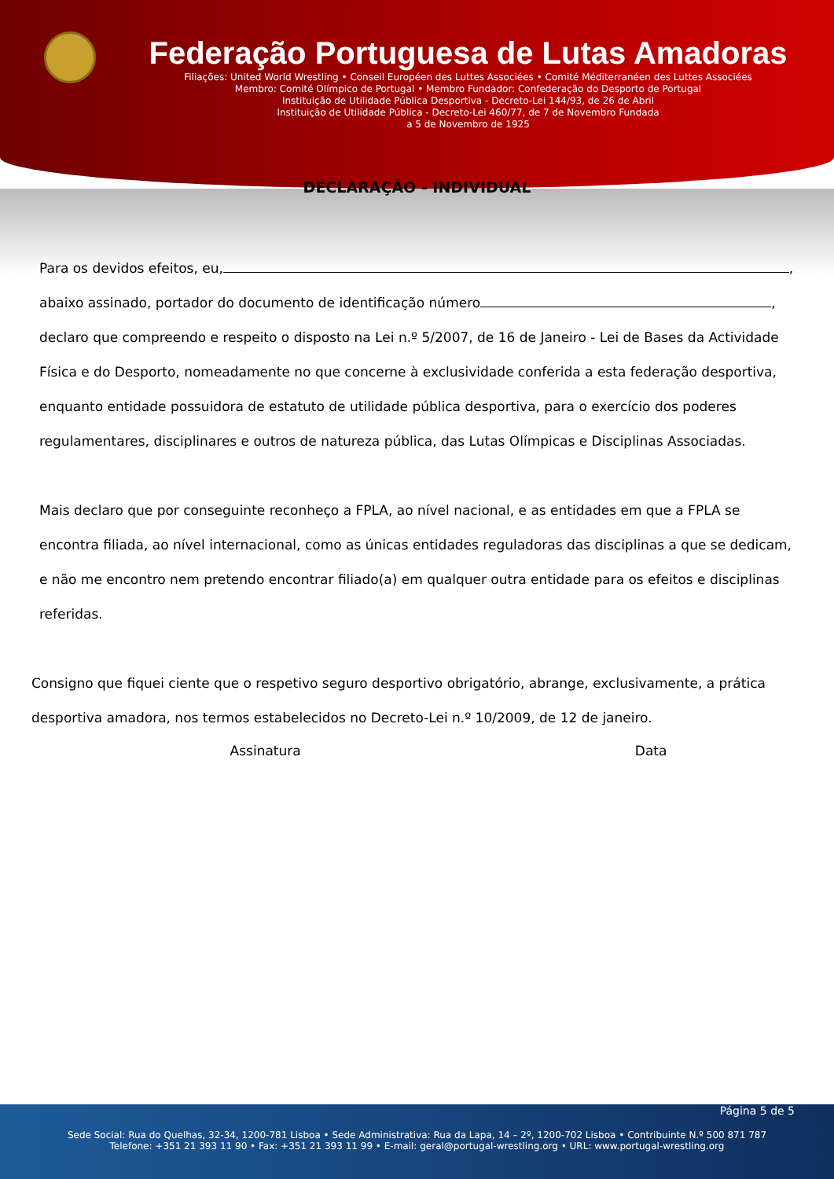Federação Portuguesa de Lutas Amadoras
Filiações: United World Wrestling • Conseil Européen des Luttes Associées • Comité Méditerranéen des Luttes Associées
Membro: Comité Olímpico de Portugal • Membro Fundador: Confederação do Desporto de Portugal
Instituição de Utilidade Pública Desportiva - Decreto-Lei 144/93, de 26 de Abril
Instituição de Utilidade Pública - Decreto-Lei 460/77, de 7 de Novembro Fundada
a 5 de Novembro de 1925
DECLARAÇÃO - INDIVIDUAL
Para os devidos efeitos, eu, ,
abaixo assinado, portador do documento de identificação número ,
declaro que compreendo e respeito o disposto na Lei n.º 5/2007, de 16 de Janeiro - Lei de Bases da Actividade Física e do Desporto, nomeadamente no que concerne à exclusividade conferida a esta federação desportiva, enquanto entidade possuidora de estatuto de utilidade pública desportiva, para o exercício dos poderes regulamentares, disciplinares e outros de natureza pública, das Lutas Olímpicas e Disciplinas Associadas.
Mais declaro que por conseguinte reconheço a FPLA, ao nível nacional, e as entidades em que a FPLA se encontra filiada, ao nível internacional, como as únicas entidades reguladoras das disciplinas a que se dedicam, e não me encontro nem pretendo encontrar filiado(a) em qualquer outra entidade para os efeitos e disciplinas referidas.
Consigno que fiquei ciente que o respetivo seguro desportivo obrigatório, abrange, exclusivamente, a prática desportiva amadora, nos termos estabelecidos no Decreto-Lei n.º 10/2009, de 12 de janeiro.
Assinatura Data
Página 5 de 5
Sede Social: Rua do Quelhas, 32-34, 1200-781 Lisboa • Sede Administrativa: Rua da Lapa, 14 – 2º, 1200-702 Lisboa • Contribuinte N.º 500 871 787
Telefone: +351 21 393 11 90 • Fax: +351 21 393 11 99 • E-mail: geral@portugal-wrestling.org • URL: www.portugal-wrestling.org